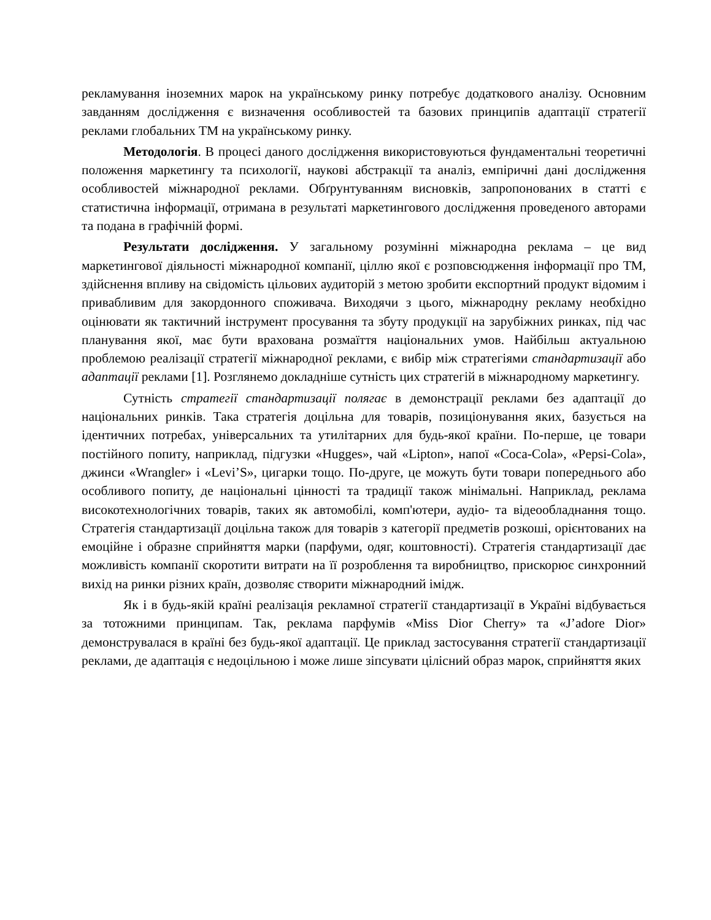рекламування іноземних марок на українському ринку потребує додаткового аналізу. Основним завданням дослідження є визначення особливостей та базових принципів адаптації стратегії реклами глобальних ТМ на українському ринку.
Методологія. В процесі даного дослідження використовуються фундаментальні теоретичні положення маркетингу та психології, наукові абстракції та аналіз, емпіричні дані дослідження особливостей міжнародної реклами. Обґрунтуванням висновків, запропонованих в статті є статистична інформації, отримана в результаті маркетингового дослідження проведеного авторами та подана в графічній формі.
Результати дослідження. У загальному розумінні міжнародна реклама – це вид маркетингової діяльності міжнародної компанії, ціллю якої є розповсюдження інформації про ТМ, здійснення впливу на свідомість цільових аудиторій з метою зробити експортний продукт відомим і привабливим для закордонного споживача. Виходячи з цього, міжнародну рекламу необхідно оцінювати як тактичний інструмент просування та збуту продукції на зарубіжних ринках, під час планування якої, має бути врахована розмаїття національних умов. Найбільш актуальною проблемою реалізації стратегії міжнародної реклами, є вибір між стратегіями стандартизації або адаптації реклами [1]. Розглянемо докладніше сутність цих стратегій в міжнародному маркетингу.
Сутність стратегії стандартизації полягає в демонстрації реклами без адаптації до національних ринків. Така стратегія доцільна для товарів, позиціонування яких, базується на ідентичних потребах, універсальних та утилітарних для будь-якої країни. По-перше, це товари постійного попиту, наприклад, підгузки «Hugges», чай «Lipton», напої «Coca-Cola», «Pepsi-Cola», джинси «Wrangler» і «Levi’S», цигарки тощо. По-друге, це можуть бути товари попереднього або особливого попиту, де національні цінності та традиції також мінімальні. Наприклад, реклама високотехнологічних товарів, таких як автомобілі, комп'ютери, аудіо- та відеообладнання тощо. Стратегія стандартизації доцільна також для товарів з категорії предметів розкоші, орієнтованих на емоційне і образне сприйняття марки (парфуми, одяг, коштовності). Стратегія стандартизації дає можливість компанії скоротити витрати на її розроблення та виробництво, прискорює синхронний вихід на ринки різних країн, дозволяє створити міжнародний імідж.
Як і в будь-якій країні реалізація рекламної стратегії стандартизації в Україні відбувається за тотожними принципам. Так, реклама парфумів «Miss Dior Cherry» та «J’adore Dior» демонструвалася в країні без будь-якої адаптації. Це приклад застосування стратегії стандартизації реклами, де адаптація є недоцільною і може лише зіпсувати цілісний образ марок, сприйняття яких